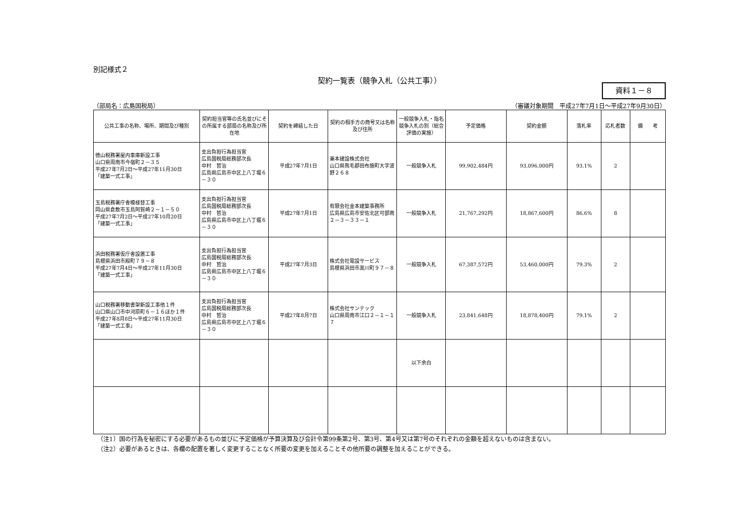別記様式２
契約一覧表（競争入札（公共工事））
資料１－８
（部局名：広島国税局） （審議対象期間　平成27年7月1日～平成27年9月30日）
| 公共工事の名称、場所、期間及び種別 | 契約担当官等の氏名並びにその所属する部局の名称及び所在地 | 契約を締結した日 | 契約の相手方の商号又は名称及び住所 | 一般競争入札・指名競争入札の別（総合評価の実施） | 予定価格 | 契約金額 | 落札率 | 応札者数 | 備 考 |
| --- | --- | --- | --- | --- | --- | --- | --- | --- | --- |
| 徳山税務署屋内車庫新設工事 山口県周南市今宿町２－３５ 平成27年7月2日～平成27年11月30日 「建築一式工事」 | 支出負担行為担当官 広島国税局総務部次長 中村 哲治 広島県広島市中区上八丁堀６－３０ | 平成27年7月1日 | 兼本建設株式会社 山口県熊毛郡田布施町大字波野２６８ | 一般競争入札 | 99,902,484円 | 93,096,000円 | 93.1% | 2 | |
| 玉島税務署庁舎模様替工事 岡山県倉敷市玉島阿賀崎２－１－５０ 平成27年7月2日～平成27年10月20日 「建築一式工事」 | 支出負担行為担当官 広島国税局総務部次長 中村 哲治 広島県広島市中区上八丁堀６－３０ | 平成27年7月1日 | 有限会社金本建築事務所 広島県広島市安佐北区可部南２－３－３３－１ | 一般競争入札 | 21,767,292円 | 18,867,600円 | 86.6% | 8 | |
| 浜田税務署仮庁舎設置工事 島根県浜田市殿町７９－８ 平成27年7月4日～平成27年11月30日 「建築一式工事」 | 支出負担行為担当官 広島国税局総務部次長 中村 哲治 広島県広島市中区上八丁堀６－３０ | 平成27年7月3日 | 株式会社電設サービス 島根県浜田市黒川町９７－８ | 一般競争入札 | 67,387,572円 | 53,460,000円 | 79.3% | 2 | |
| 山口税務署移動書架新設工事他１件 山口県山口市中河原町６－１６ほか１件 平成27年8月8日～平成27年11月30日 「建築一式工事」 | 支出負担行為担当官 広島国税局総務部次長 中村 哲治 広島県広島市中区上八丁堀６－３０ | 平成27年8月7日 | 株式会社サンテック 山口県周南市江口２－１－１７ | 一般競争入札 | 23,841,648円 | 18,878,400円 | 79.1% | 2 | |
| | | | | 以下余白 | | | | | |
（注1）国の行為を秘密にする必要があるもの並びに予定価格が予算決算及び会計令第99条第2号、第3号、第4号又は第7号のそれぞれの金額を超えないものは含まない。
（注2）必要があるときは、各欄の配置を著しく変更することなく所要の変更を加えることその他所要の調整を加えることができる。